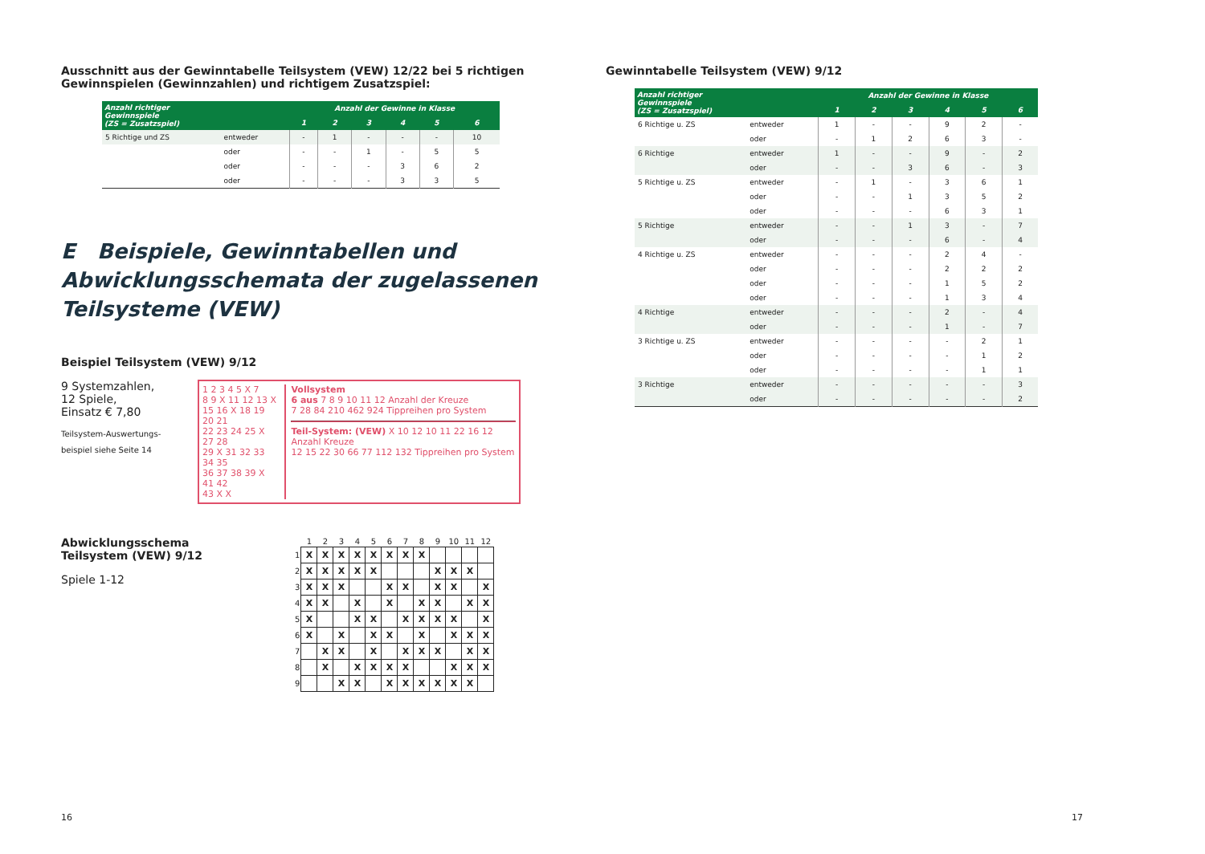Ausschnitt aus der Gewinntabelle Teilsystem (VEW) 12/22 bei 5 richtigen Gewinnspielen (Gewinnzahlen) und richtigem Zusatzspiel:
| Anzahl richtiger Gewinnspiele (ZS = Zusatzspiel) | | Anzahl der Gewinne in Klasse | | | | | |
| --- | --- | --- | --- | --- | --- | --- | --- |
| | | 1 | 2 | 3 | 4 | 5 | 6 |
| 5 Richtige und ZS | entweder | - | 1 | - | - | - | 10 |
| | oder | - | - | 1 | - | 5 | 5 |
| | oder | - | - | - | 3 | 6 | 2 |
| | oder | - | - | - | 3 | 3 | 5 |
E Beispiele, Gewinntabellen und Abwicklungsschemata der zugelassenen Teilsysteme (VEW)
Beispiel Teilsystem (VEW) 9/12
9 Systemzahlen,
12 Spiele,
Einsatz € 7,80
Teilsystem-Auswertungs-
beispiel siehe Seite 14
1 2 3 4 5 X 7
8 9 X 11 12 13 X
15 16 X 18 19 20 21
22 23 24 25 X 27 28
29 X 31 32 33 34 35
36 37 38 39 X 41 42
43 X X
Vollsystem
6 aus 7 8 9 10 11 12 Anzahl der Kreuze
7 28 84 210 462 924 Tippreihen pro System
Teil-System: (VEW) X 10 12 10 11 22 16 12 Anzahl Kreuze
12 15 22 30 66 77 112 132 Tippreihen pro System
Abwicklungsschema
Teilsystem (VEW) 9/12
Spiele 1-12
| | 1 | 2 | 3 | 4 | 5 | 6 | 7 | 8 | 9 | 10 | 11 | 12 |
| --- | --- | --- | --- | --- | --- | --- | --- | --- | --- | --- | --- | --- |
| 1 | X | X | X | X | X | X | X | X | | | | |
| 2 | X | X | X | X | X | | | | X | X | X | |
| 3 | X | X | X | | | X | X | | X | X | | X |
| 4 | X | X | | X | | X | | X | X | | X | X |
| 5 | X | | | X | X | | X | X | X | X | | X |
| 6 | X | | X | | X | X | | X | | X | X | X |
| 7 | | X | X | | X | | X | X | X | | X | X |
| 8 | | X | | X | X | X | X | | | X | X | X |
| 9 | | | X | X | | X | X | X | X | X | X | |
16
Gewinntabelle Teilsystem (VEW) 9/12
| Anzahl richtiger Gewinnspiele (ZS = Zusatzspiel) | | Anzahl der Gewinne in Klasse | | | | | |
| --- | --- | --- | --- | --- | --- | --- | --- |
| | | 1 | 2 | 3 | 4 | 5 | 6 |
| 6 Richtige u. ZS | entweder | 1 | - | - | 9 | 2 | - |
| | oder | - | 1 | 2 | 6 | 3 | - |
| 6 Richtige | entweder | 1 | - | - | 9 | - | 2 |
| | oder | - | - | 3 | 6 | - | 3 |
| 5 Richtige u. ZS | entweder | - | 1 | - | 3 | 6 | 1 |
| | oder | - | - | 1 | 3 | 5 | 2 |
| | oder | - | - | - | 6 | 3 | 1 |
| 5 Richtige | entweder | - | - | 1 | 3 | - | 7 |
| | oder | - | - | - | 6 | - | 4 |
| 4 Richtige u. ZS | entweder | - | - | - | 2 | 4 | - |
| | oder | - | - | - | 2 | 2 | 2 |
| | oder | - | - | - | 1 | 5 | 2 |
| | oder | - | - | - | 1 | 3 | 4 |
| 4 Richtige | entweder | - | - | - | 2 | - | 4 |
| | oder | - | - | - | 1 | - | 7 |
| 3 Richtige u. ZS | entweder | - | - | - | - | 2 | 1 |
| | oder | - | - | - | - | 1 | 2 |
| | oder | - | - | - | - | 1 | 1 |
| 3 Richtige | entweder | - | - | - | - | - | 3 |
| | oder | - | - | - | - | - | 2 |
17